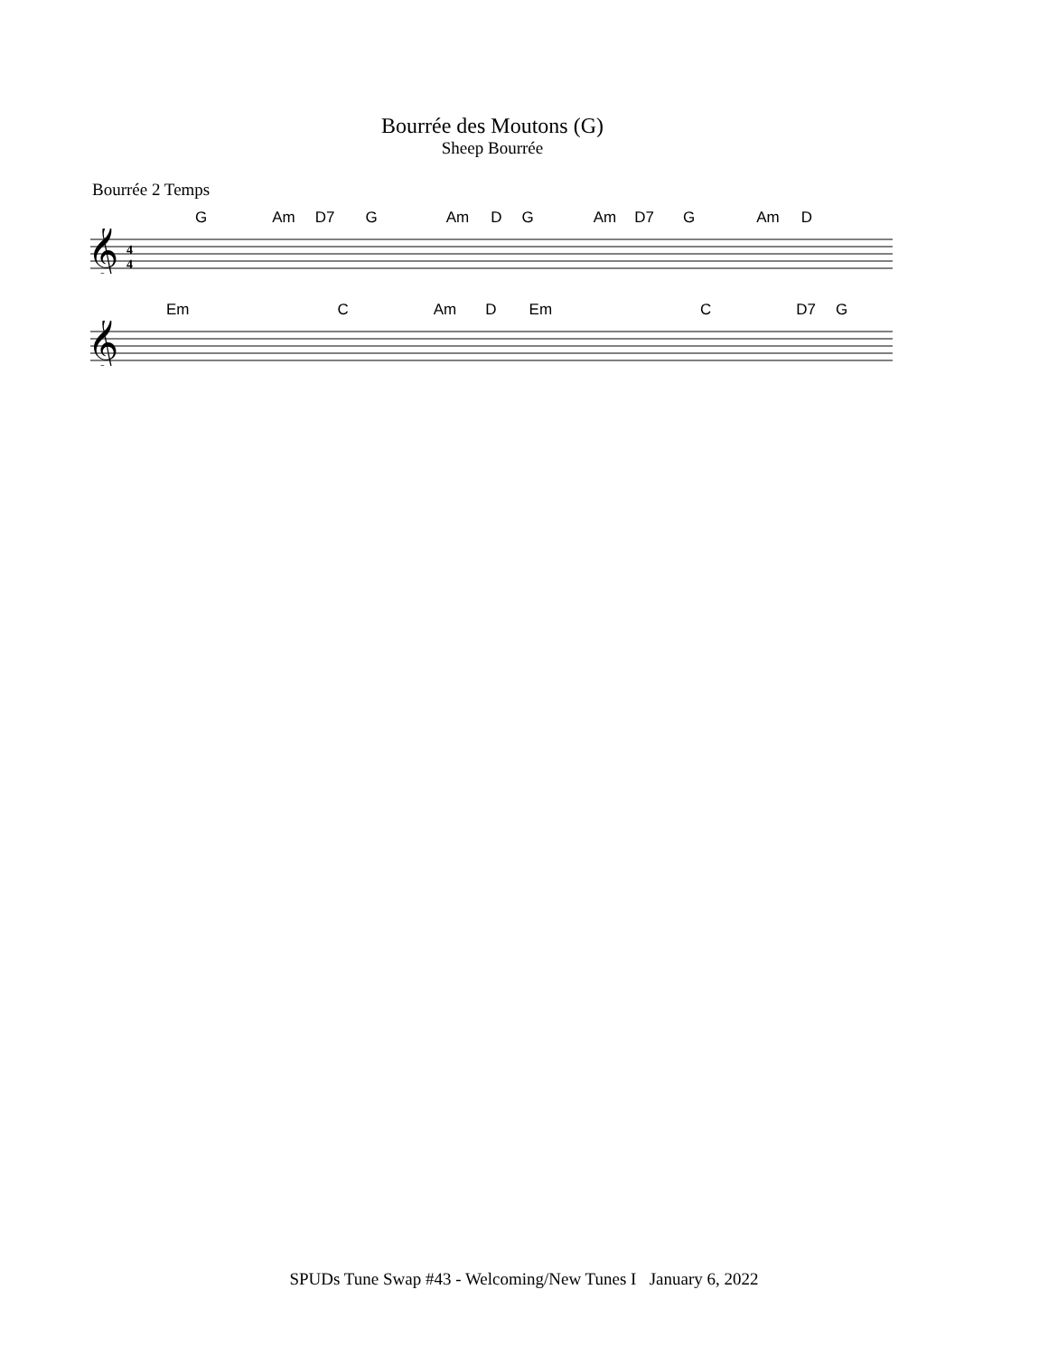Bourrée des Moutons (G)
Sheep Bourrée
Bourrée 2 Temps
G Am D7 G Am D G Am D7 G Am D
𝄞
4
4
Em C Am D Em C D7 G
𝄞
SPUDs Tune Swap #43 - Welcoming/New Tunes I January 6, 2022